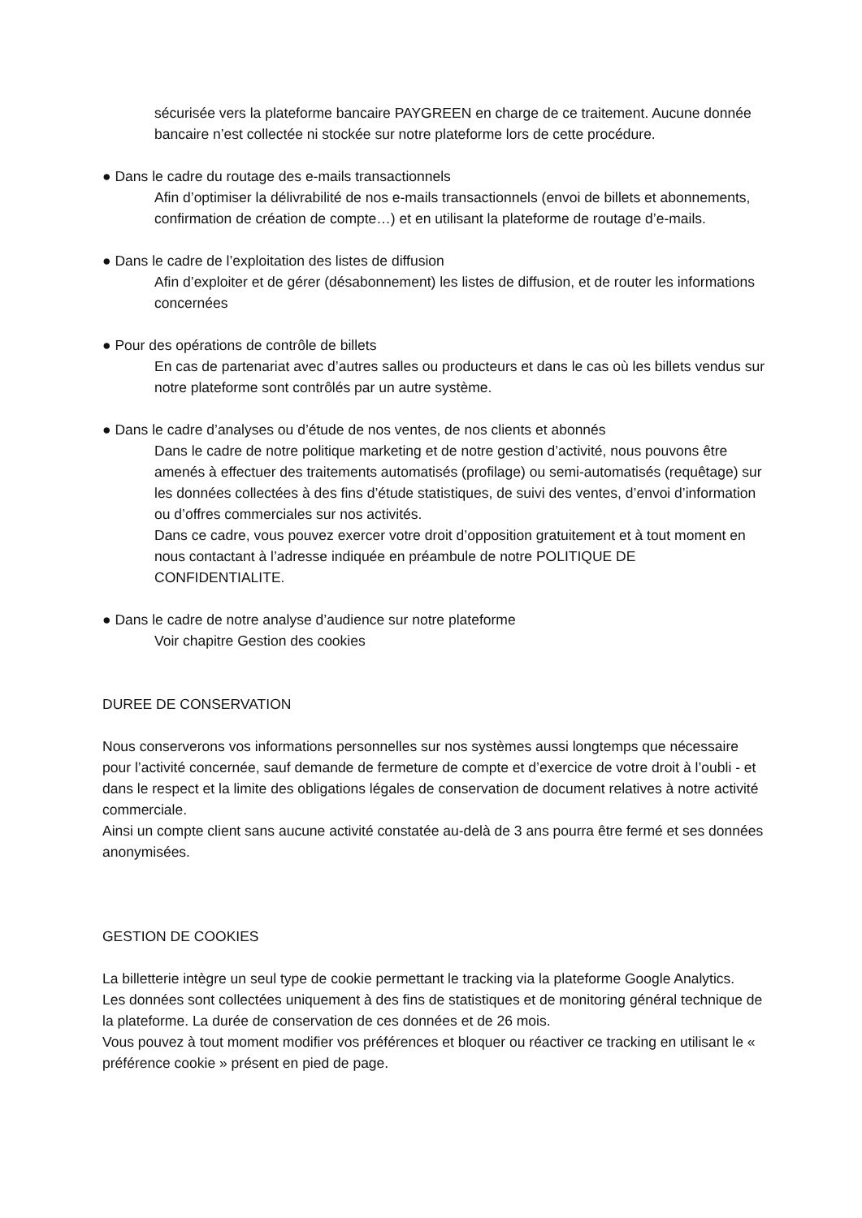sécurisée vers la plateforme bancaire PAYGREEN en charge de ce traitement. Aucune donnée bancaire n’est collectée ni stockée sur notre plateforme lors de cette procédure.
● Dans le cadre du routage des e-mails transactionnels
Afin d’optimiser la délivrabilité de nos e-mails transactionnels (envoi de billets et abonnements, confirmation de création de compte…) et en utilisant la plateforme de routage d’e-mails.
● Dans le cadre de l’exploitation des listes de diffusion
Afin d’exploiter et de gérer (désabonnement) les listes de diffusion, et de router les informations concernées
● Pour des opérations de contrôle de billets
En cas de partenariat avec d’autres salles ou producteurs et dans le cas où les billets vendus sur notre plateforme sont contrôlés par un autre système.
● Dans le cadre d’analyses ou d’étude de nos ventes, de nos clients et abonnés
Dans le cadre de notre politique marketing et de notre gestion d’activité, nous pouvons être amenés à effectuer des traitements automatisés (profilage) ou semi-automatisés (requêtage) sur les données collectées à des fins d’étude statistiques, de suivi des ventes, d’envoi d’information ou d’offres commerciales sur nos activités.
Dans ce cadre, vous pouvez exercer votre droit d’opposition gratuitement et à tout moment en nous contactant à l’adresse indiquée en préambule de notre POLITIQUE DE CONFIDENTIALITE.
● Dans le cadre de notre analyse d’audience sur notre plateforme
Voir chapitre Gestion des cookies
DUREE DE CONSERVATION
Nous conserverons vos informations personnelles sur nos systèmes aussi longtemps que nécessaire pour l’activité concernée, sauf demande de fermeture de compte et d’exercice de votre droit à l’oubli - et dans le respect et la limite des obligations légales de conservation de document relatives à notre activité commerciale.
Ainsi un compte client sans aucune activité constatée au-delà de 3 ans pourra être fermé et ses données anonymisées.
GESTION DE COOKIES
La billetterie intègre un seul type de cookie permettant le tracking via la plateforme Google Analytics.
Les données sont collectées uniquement à des fins de statistiques et de monitoring général technique de la plateforme. La durée de conservation de ces données et de 26 mois.
Vous pouvez à tout moment modifier vos préférences et bloquer ou réactiver ce tracking en utilisant le « préférence cookie » présent en pied de page.